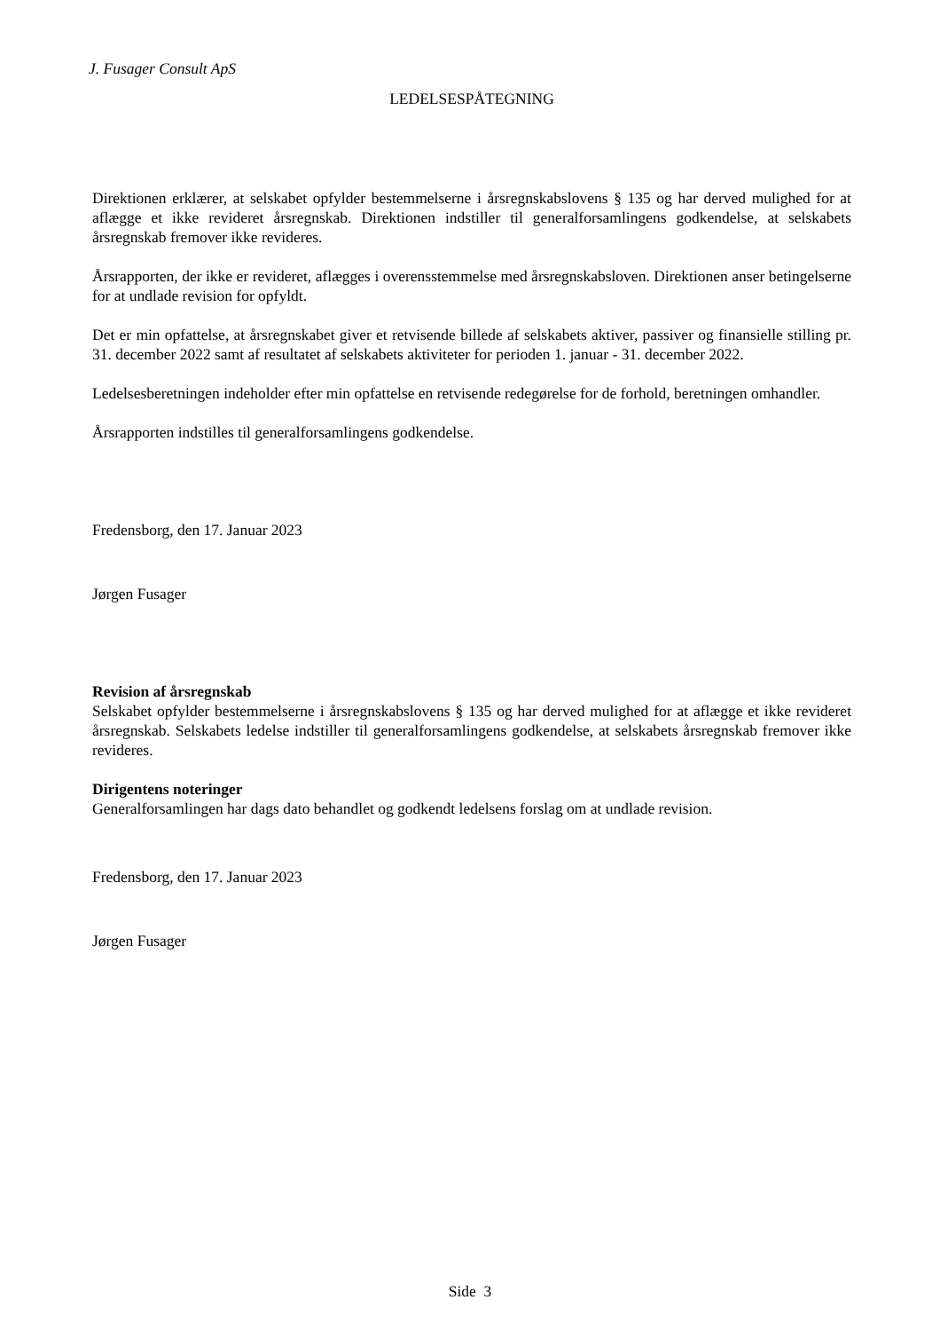J. Fusager Consult ApS
LEDELSESPÅTEGNING
Direktionen erklærer, at selskabet opfylder bestemmelserne i årsregnskabslovens § 135 og har derved mulighed for at aflægge et ikke revideret årsregnskab. Direktionen indstiller til generalforsamlingens godkendelse, at selskabets årsregnskab fremover ikke revideres.
Årsrapporten, der ikke er revideret, aflægges i overensstemmelse med årsregnskabsloven. Direktionen anser betingelserne for at undlade revision for opfyldt.
Det er min opfattelse, at årsregnskabet giver et retvisende billede af selskabets aktiver, passiver og finansielle stilling pr. 31. december 2022 samt af resultatet af selskabets aktiviteter for perioden 1. januar - 31. december 2022.
Ledelsesberetningen indeholder efter min opfattelse en retvisende redegørelse for de forhold, beretningen omhandler.
Årsrapporten indstilles til generalforsamlingens godkendelse.
Fredensborg, den 17. Januar 2023
Jørgen Fusager
Revision af årsregnskab
Selskabet opfylder bestemmelserne i årsregnskabslovens § 135 og har derved mulighed for at aflægge et ikke revideret årsregnskab. Selskabets ledelse indstiller til generalforsamlingens godkendelse, at selskabets årsregnskab fremover ikke revideres.
Dirigentens noteringer
Generalforsamlingen har dags dato behandlet og godkendt ledelsens forslag om at undlade revision.
Fredensborg, den 17. Januar 2023
Jørgen Fusager
Side 3